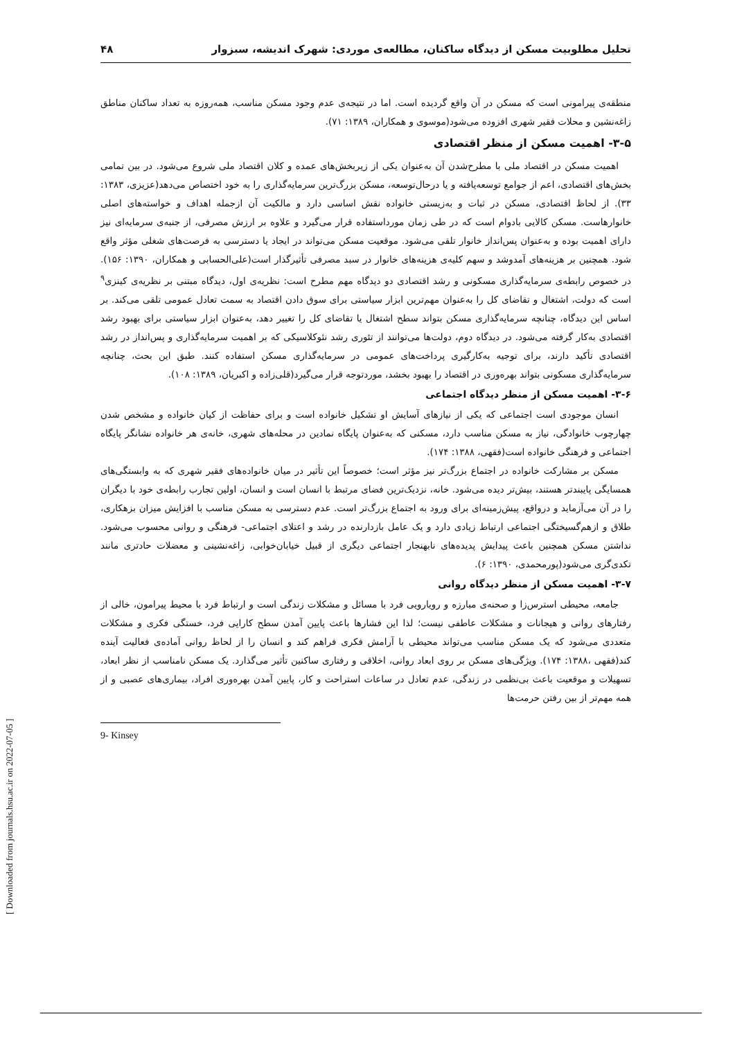تحلیل مطلوبیت مسکن از دیدگاه ساکنان، مطالعه‌ی موردی: شهرک اندیشه، سبزوار ۴۸
منطقه‌ی پیرامونی است که مسکن در آن واقع گردیده است. اما در نتیجه‌ی عدم وجود مسکن مناسب، همه‌روزه به تعداد ساکنان مناطق زاغه‌نشین و محلات فقیر شهری افزوده می‌شود(موسوی و همکاران، ۱۳۸۹: ۷۱).
۳-۵- اهمیت مسکن از منظر اقتصادی
اهمیت مسکن در اقتصاد ملی با مطرح‌شدن آن به‌عنوان یکی از زیربخش‌های عمده و کلان اقتصاد ملی شروع می‌شود. در بین تمامی بخش‌های اقتصادی، اعم از جوامع توسعه‌یافته و یا درحال‌توسعه، مسکن بزرگ‌ترین سرمایه‌گذاری را به خود اختصاص می‌دهد(عزیزی، ۱۳۸۳: ۳۳). از لحاظ اقتصادی، مسکن در ثبات و به‌زیستی خانواده نقش اساسی دارد و مالکیت آن ازجمله اهداف و خواسته‌های اصلی خانوارهاست. مسکن کالایی بادوام است که در طی زمان مورداستفاده قرار می‌گیرد و علاوه بر ارزش مصرفی، از جنبه‌ی سرمایه‌ای نیز دارای اهمیت بوده و به‌عنوان پس‌انداز خانوار تلقی می‌شود. موقعیت مسکن می‌تواند در ایجاد یا دسترسی به فرصت‌های شغلی مؤثر واقع شود. همچنین بر هزینه‌های آمدوشد و سهم کلیه‌ی هزینه‌های خانوار در سبد مصرفی تأثیرگذار است(علی‌الحسابی و همکاران، ۱۳۹۰: ۱۵۶). در خصوص رابطه‌ی سرمایه‌گذاری مسکونی و رشد اقتصادی دو دیدگاه مهم مطرح است: نظریه‌ی اول، دیدگاه مبتنی بر نظریه‌ی کینزی<sup>۹</sup> است که دولت، اشتغال و تقاضای کل را به‌عنوان مهم‌ترین ابزار سیاستی برای سوق دادن اقتصاد به سمت تعادل عمومی تلقی می‌کند. بر اساس این دیدگاه، چنانچه سرمایه‌گذاری مسکن بتواند سطح اشتغال یا تقاضای کل را تغییر دهد، به‌عنوان ابزار سیاستی برای بهبود رشد اقتصادی به‌کار گرفته می‌شود. در دیدگاه دوم، دولت‌ها می‌توانند از تئوری رشد نئوکلاسیکی که بر اهمیت سرمایه‌گذاری و پس‌انداز در رشد اقتصادی تأکید دارند، برای توجیه به‌کارگیری پرداخت‌های عمومی در سرمایه‌گذاری مسکن استفاده کنند. طبق این بحث، چنانچه سرمایه‌گذاری مسکونی بتواند بهره‌وری در اقتصاد را بهبود بخشد، موردتوجه قرار می‌گیرد(قلی‌زاده و اکبریان، ۱۳۸۹: ۱۰۸).
۳-۶- اهمیت مسکن از منظر دیدگاه اجتماعی
انسان موجودی است اجتماعی که یکی از نیازهای آسایش او تشکیل خانواده است و برای حفاظت از کیان خانواده و مشخص شدن چهارچوب خانوادگی، نیاز به مسکن مناسب دارد، مسکنی که به‌عنوان پایگاه نمادین در محله‌های شهری، خانه‌ی هر خانواده نشانگر پایگاه اجتماعی و فرهنگی خانواده است(فقهی، ۱۳۸۸: ۱۷۴).
مسکن بر مشارکت خانواده در اجتماع بزرگ‌تر نیز مؤثر است؛ خصوصاً این تأثیر در میان خانواده‌های فقیر شهری که به وابستگی‌های همسایگی پایبندتر هستند، بیش‌تر دیده می‌شود. خانه، نزدیک‌ترین فضای مرتبط با انسان است و انسان، اولین تجارب رابطه‌ی خود با دیگران را در آن می‌آزماید و درواقع، پیش‌زمینه‌ای برای ورود به اجتماع بزرگ‌تر است. عدم دسترسی به مسکن مناسب با افزایش میزان بزهکاری، طلاق و ازهم‌گسیختگی اجتماعی ارتباط زیادی دارد و یک عامل بازدارنده در رشد و اعتلای اجتماعی- فرهنگی و روانی محسوب می‌شود. نداشتن مسکن همچنین باعث پیدایش پدیده‌های نابهنجار اجتماعی دیگری از قبیل خیابان‌خوابی، زاغه‌نشینی و معضلات حادتری مانند تکدی‌گری می‌شود(پورمحمدی، ۱۳۹۰: ۶).
۳-۷- اهمیت مسکن از منظر دیدگاه روانی
جامعه، محیطی استرس‌زا و صحنه‌ی مبارزه و رویارویی فرد با مسائل و مشکلات زندگی است و ارتباط فرد با محیط پیرامون، خالی از رفتارهای روانی و هیجانات و مشکلات عاطفی نیست؛ لذا این فشارها باعث پایین آمدن سطح کارایی فرد، خستگی فکری و مشکلات متعددی می‌شود که یک مسکن مناسب می‌تواند محیطی با آرامش فکری فراهم کند و انسان را از لحاظ روانی آماده‌ی فعالیت آینده کند(فقهی ،۱۳۸۸: ۱۷۴). ویژگی‌های مسکن بر روی ابعاد روانی، اخلاقی و رفتاری ساکنین تأثیر می‌گذارد. یک مسکن نامناسب از نظر ابعاد، تسهیلات و موقعیت باعث بی‌نظمی در زندگی، عدم تعادل در ساعات استراحت و کار، پایین آمدن بهره‌وری افراد، بیماری‌های عصبی و از همه مهم‌تر از بین رفتن حرمت‌ها
9- Kinsey
[ Downloaded from journals.hsu.ac.ir on 2022-07-05 ]